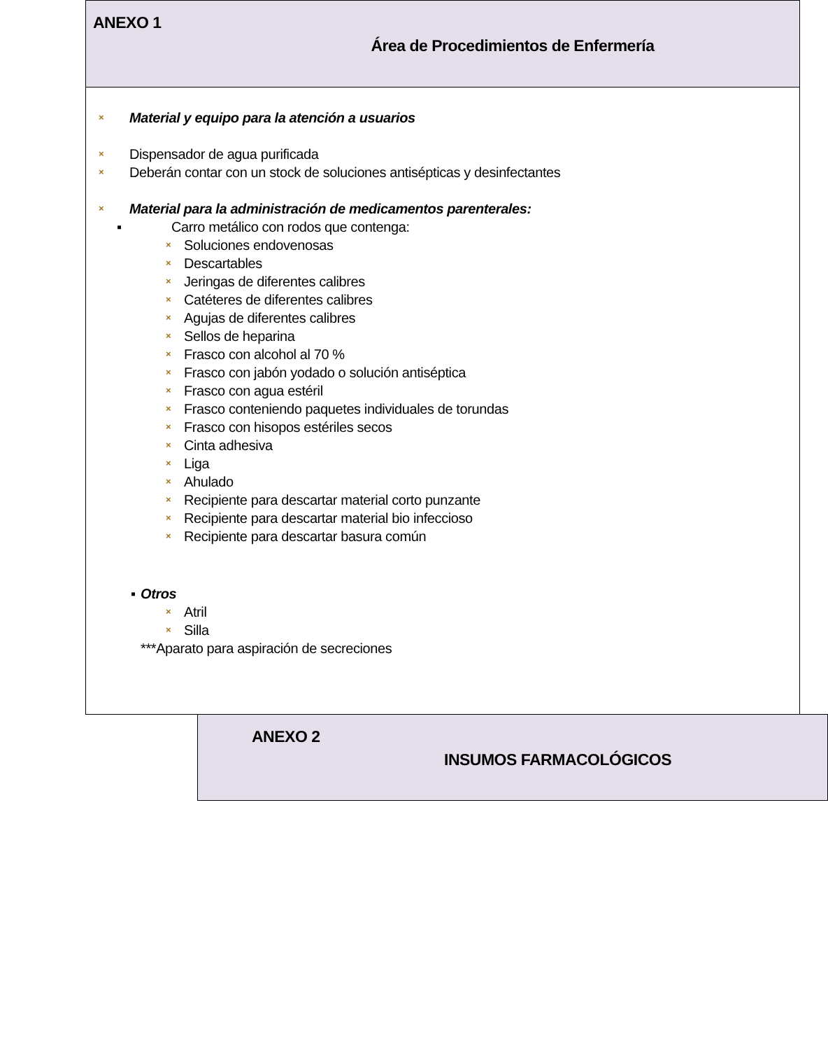ANEXO 1
Área de Procedimientos de Enfermería
× Material y equipo para la atención a usuarios
× Dispensador de agua purificada
× Deberán contar con un stock de soluciones antisépticas y desinfectantes
× Material para la administración de medicamentos parenterales:
▪ Carro metálico con rodos que contenga:
× Soluciones endovenosas
× Descartables
× Jeringas de diferentes calibres
× Catéteres de diferentes calibres
× Agujas de diferentes calibres
× Sellos de heparina
× Frasco con alcohol al 70 %
× Frasco con jabón yodado o solución antiséptica
× Frasco con agua estéril
× Frasco conteniendo paquetes individuales de torundas
× Frasco con hisopos estériles secos
× Cinta adhesiva
× Liga
× Ahulado
× Recipiente para descartar material corto punzante
× Recipiente para descartar material bio infeccioso
× Recipiente para descartar basura común
▪ Otros
× Atril
× Silla
***Aparato para aspiración de secreciones
ANEXO 2
INSUMOS FARMACOLÓGICOS